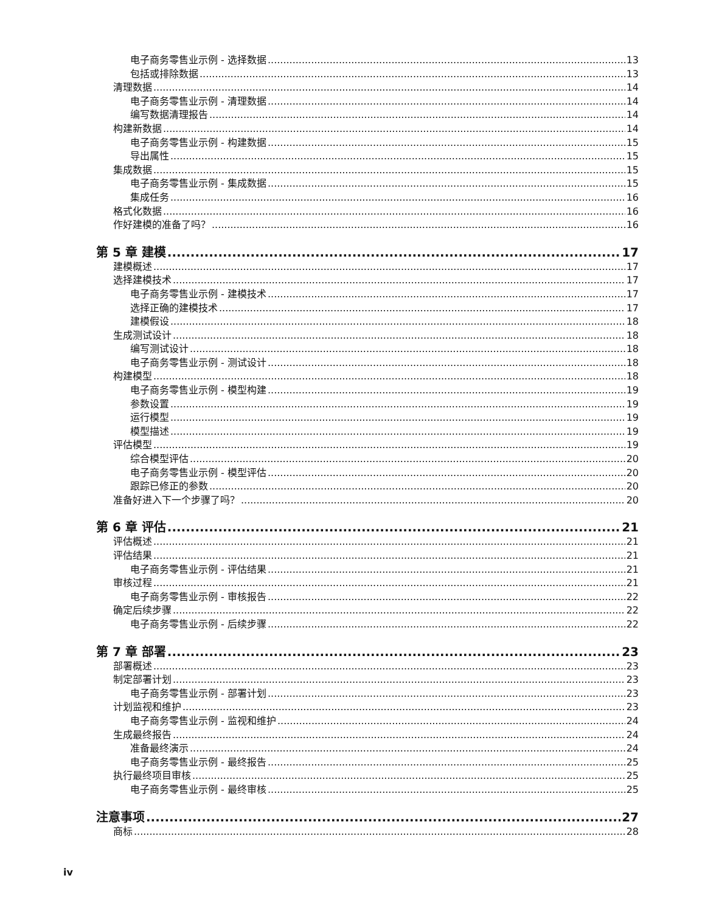电子商务零售业示例 - 选择数据 13
包括或排除数据 13
清理数据 14
电子商务零售业示例 - 清理数据 14
编写数据清理报告 14
构建新数据 14
电子商务零售业示例 - 构建数据 15
导出属性 15
集成数据 15
电子商务零售业示例 - 集成数据 15
集成任务 16
格式化数据 16
作好建模的准备了吗？ 16
第 5 章 建模 17
建模概述 17
选择建模技术 17
电子商务零售业示例 - 建模技术 17
选择正确的建模技术 17
建模假设 18
生成测试设计 18
编写测试设计 18
电子商务零售业示例 - 测试设计 18
构建模型 18
电子商务零售业示例 - 模型构建 19
参数设置 19
运行模型 19
模型描述 19
评估模型 19
综合模型评估 20
电子商务零售业示例 - 模型评估 20
跟踪已修正的参数 20
准备好进入下一个步骤了吗？ 20
第 6 章 评估 21
评估概述 21
评估结果 21
电子商务零售业示例 - 评估结果 21
审核过程 21
电子商务零售业示例 - 审核报告 22
确定后续步骤 22
电子商务零售业示例 - 后续步骤 22
第 7 章 部署 23
部署概述 23
制定部署计划 23
电子商务零售业示例 - 部署计划 23
计划监视和维护 23
电子商务零售业示例 - 监视和维护 24
生成最终报告 24
准备最终演示 24
电子商务零售业示例 - 最终报告 25
执行最终项目审核 25
电子商务零售业示例 - 最终审核 25
注意事项 27
商标 28
iv